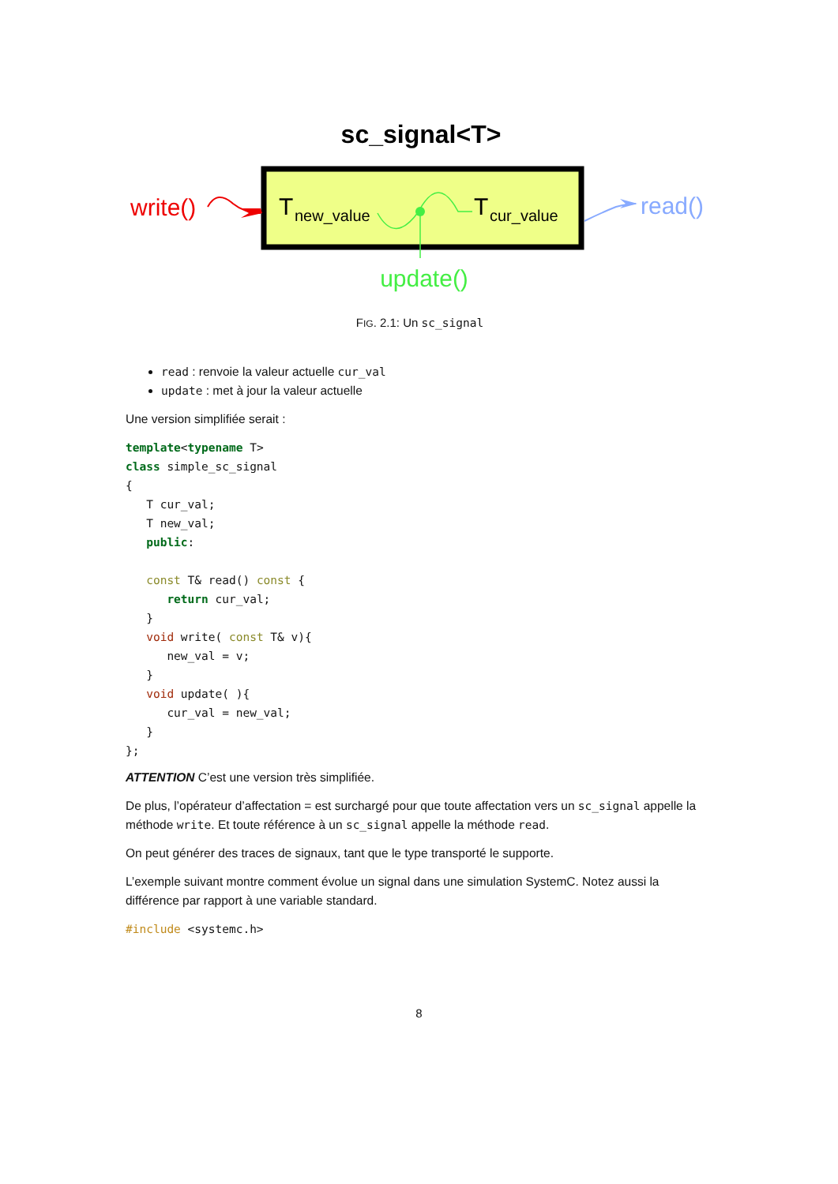sc_signal<T>
T
new_value
T
cur_value
update()
write()
read()
FIG. 2.1: Un sc_signal
read : renvoie la valeur actuelle cur_val
update : met à jour la valeur actuelle
Une version simplifiée serait :
template<typename T>
class simple_sc_signal
{
   T cur_val;
   T new_val;
   public:

   const T& read() const {
      return cur_val;
   }
   void write( const T& v){
      new_val = v;
   }
   void update( ){
      cur_val = new_val;
   }
};
ATTENTION C’est une version très simplifiée.
De plus, l’opérateur d’affectation = est surchargé pour que toute affectation vers un sc_signal appelle la méthode write. Et toute référence à un sc_signal appelle la méthode read.
On peut générer des traces de signaux, tant que le type transporté le supporte.
L’exemple suivant montre comment évolue un signal dans une simulation SystemC. Notez aussi la différence par rapport à une variable standard.
#include <systemc.h>
8